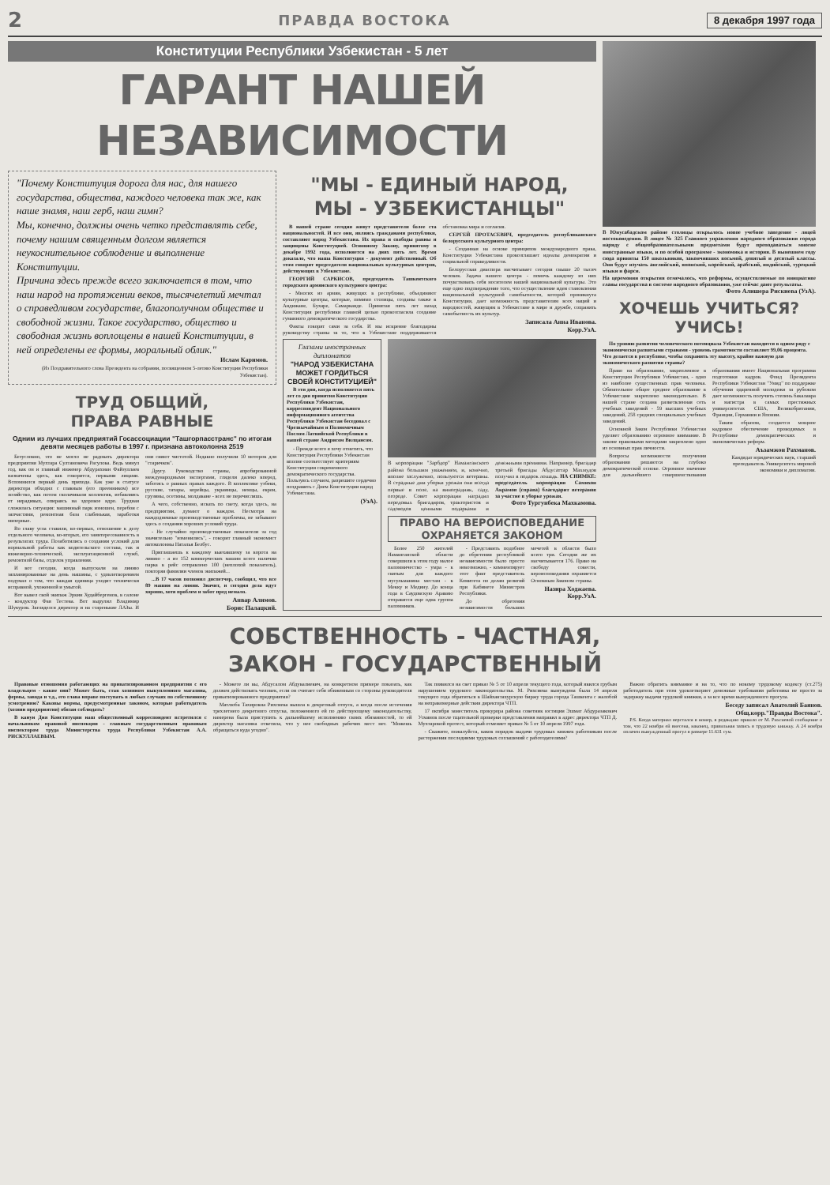2 ПРАВДА ВОСТОКА 8 декабря 1997 года
Конституции Республики Узбекистан - 5 лет
ГАРАНТ НАШЕЙ НЕЗАВИСИМОСТИ
"Почему Конституция дорога для нас, для нашего государства, общества, каждого человека так же, как наше знамя, наш герб, наш гимн?
Мы, конечно, должны очень четко представлять себе, почему нашим священным долгом является неукоснительное соблюдение и выполнение Конституции.
Причина здесь прежде всего заключается в том, что наш народ на протяжении веков, тысячелетий мечтал о справедливом государстве, благополучном обществе и свободной жизни. Такое государство, общество и свободная жизнь воплощены в нашей Конституции, в ней определены ее формы, моральный облик."
Ислам Каримов.
(Из Поздравительного слова Президента на собрании, посвященном 5-летию Конституции Республики Узбекистан).
ТРУД ОБЩИЙ,
ПРАВА РАВНЫЕ
Одним из лучших предприятий Госассоциации "Ташгорпасстранс" по итогам девяти месяцев работы в 1997 г. признана автоколонна 2519
Безусловно, это не могло не радовать директора предприятия Мухтара Султановича Расулова. Ведь минул год, как он и главный инженер Абдурахман Файзуллаев назначены здесь, как говорится, первыми лицами. Вспомнился первый день прихода. Как уже в статусе директора обходил с главным (его преемником) все хозяйство, как потом сколачивали коллектив, избавляясь от нерадивых, опираясь на здоровое ядро. Трудная сложилась ситуация: машинный парк изношен, перебои с запчастями, ремонтная база слабенькая, заработки мизерные.
Во главу угла ставили, во-первых, отношение к делу отдельного человека, во-вторых, его заинтересованность в результатах труда. Позаботились о создании условий для нормальной работы как водительского состава, так и инженерно-технической, эксплуатационной служб, ремонтной базы, отделов управления.
И вот сегодня, когда выпускали на линию запланированные на день машины, с удовлетворением подумал о том, что каждая единица уходит технически исправной, ухоженной и умытой.
Вот вывел свой экипаж Эркин Худайбергенов, в салоне - кондуктор Фая Тестева. Вот вырулил Владимир Шукуров. Загляделся директор и на старенькие ЛАЗы. И они сияют чистотой. Недавно получили 10 моторов для "старичков".
Другу. Руководство страны, апробированной международными экспертами, глядели далеко вперед, заботясь о равных правах каждого. В коллективе узбеки, русские, татары, корейцы, украинцы, немцы, евреи, грузины, осетины, молдаване - всех не перечислишь.
А чего, собственно, искать по свету, когда здесь, на предприятии, думают о каждом. Несмотря на каждодневные производственные проблемы, не забывают здесь о создании хороших условий труда.
- Не случайно производственные показатели за год значительно "изменились", - говорит главный экономист автоколонны Наталья Белбус.
Приглашаешь к каждому выехавшему за ворота на линию - а из 152 коммерческих машин всего наличия парка в рейс отправлено 100 (неплохой показатель), повторяя фамилии членов экипажей...
...В 17 часов позвонил диспетчер, сообщил, что все 89 машин на линии. Значит, и сегодня дела идут хорошо, хотя проблем и забот пред немало.
Анвар Алимов.
Борис Палацкий.
"МЫ - ЕДИНЫЙ НАРОД,
МЫ - УЗБЕКИСТАНЦЫ"
В нашей стране сегодня живут представители более ста национальностей. И все они, являясь гражданами республики, составляют народ Узбекистана. Их права и свободы равны и защищены Конституцией. Основному Закону, принятому в декабре 1992 года, исполняется на днях пять лет. Время доказало, что наша Конституция - документ действенный. Об этом говорят председатели национальных культурных центров, действующих в Узбекистане.
ГЕОРГИЙ САРКИСОВ, председатель Ташкентского городского армянского культурного центра:
- Многих из армян, живущих в республике, объединяют культурные центры, которые, помимо столицы, созданы также в Андижане, Бухаре, Самарканде. Принятая пять лет назад Конституция республики главной целью провозгласила создание гуманного демократического государства.
Факты говорят сами за себя. И мы искренне благодарны руководству страны за то, что в Узбекистане поддерживается обстановка мира и согласия.
СЕРГЕЙ ПРОТАСЕВИЧ, председатель республиканского белорусского культурного центра:
- Созданная на основе принципов международного права, Конституция Узбекистана провозглашает идеалы демократии и социальной справедливости.
Белорусская диаспора насчитывает сегодня свыше 20 тысяч человек. Задача нашего центра - помочь каждому из них почувствовать себя носителем нашей национальной культуры. Это еще одно подтверждение того, что осуществление идеи становления национальной культурной самобытности, которой проникнута Конституция, дает возможность представителям всех наций и народностей, живущим в Узбекистане в мире и дружбе, сохранять самобытность их культур.
Записала Анна Иванова.
Корр.УзА.
Глазами иностранных дипломатов
"НАРОД УЗБЕКИСТАНА МОЖЕТ ГОРДИТЬСЯ СВОЕЙ КОНСТИТУЦИЕЙ"
В эти дни, когда исполняется пять лет со дня принятия Конституции Республики Узбекистан, корреспондент Национального информационного агентства Республики Узбекистан беседовал с Чрезвычайным и Полномочным Послом Латвийской Республики в нашей стране Андрисом Вилцансом.
- Прежде всего я хочу отметить, что Конституция Республики Узбекистан вполне соответствует критериям Конституции современного демократического государства. Пользуясь случаем, разрешите сердечно поздравить с Днем Конституции народ Узбекистана.
(УзА).
В корпорации "Зарбдор" Наманганского района большим уважением, и, конечно, вполне заслуженно, пользуются ветераны. В страдные дни уборки урожая они всегда первые в поле, на виноградник, саду, огороде. Совет корпорации наградил передовых бригадиров, трактористов и садоводов ценными подарками и денежными премиями. Например, бригадир третьей бригады Абдусаттар Махмудов получил в подарок лошадь. НА СНИМКЕ: председатель корпорации Самихон Акрамов (справа) благодарит ветеранов за участие в уборке урожая.
Фото Тургунбека Махкамова.
ПРАВО НА ВЕРОИСПОВЕДАНИЕ ОХРАНЯЕТСЯ ЗАКОНОМ
Более 250 жителей Наманганской области совершили в этом году малое паломничество - умра - к святым для каждого мусульманина местам - в Мекку и Медину. До конца года в Саудовскую Аравию отправится еще одна группа паломников.
- Представить подобное до обретения республикой независимости было просто невозможно, - комментирует этот факт представитель Комитета по делам религий при Кабинете Министров Республики.
До обретения независимости больших мечетей в области было всего три. Сегодня же их насчитывается 176. Право на свободу совести, вероисповедания охраняется Основным Законом страны.
Назира Ходжаева.
Корр.УзА.
В Юнусабадском районе столицы открылось новое учебное заведение - лицей востоковедения. В лицее № 325 Главного управления народного образования города наряду с общеобразовательными предметами будут преподаваться многие иностранные языки, и по особой программе - экономика и история. В нынешнем году сюда приняты 150 школьников, закончивших восьмой, девятый и десятый классы. Они будут изучать английский, японский, корейский, арабский, индийский, турецкий языки и фарси.
На церемонии открытия отмечалось, что реформы, осуществляемые по инициативе главы государства в системе народного образования, уже сейчас дают результаты.
Фото Алишера Рискиева (УзА).
ХОЧЕШЬ УЧИТЬСЯ?
УЧИСЬ!
По уровню развития человеческого потенциала Узбекистан находится в одном ряду с экономически развитыми странами - уровень грамотности составляет 99,06 процента. Что делается в республике, чтобы сохранить эту высоту, крайне важную для экономического развития страны?
Право на образование, закрепленное в Конституции Республики Узбекистан, - одно из наиболее существенных прав человека. Обязательное общее среднее образование в Узбекистане закреплено законодательно. В нашей стране создана разветвленная сеть учебных заведений - 59 высших учебных заведений, 258 средних специальных учебных заведений.
Основной Закон Республики Узбекистан уделяет образованию огромное внимание. В законе правовыми методами закреплено одно из основных прав личности.
Вопросы возможности получения образования решаются на глубоко демократической основе. Огромное значение для дальнейшего совершенствования образования имеет Национальная программа подготовки кадров. Фонд Президента Республики Узбекистан "Умид" по поддержке обучения одаренной молодежи за рубежом дает возможность получить степень бакалавра и магистра в самых престижных университетах США, Великобритании, Франции, Германии и Японии.
Таким образом, создается мощное кадровое обеспечение проводимых в Республике демократических и экономических реформ.
Аъзамжон Рахманов.
Кандидат юридических наук, старший преподаватель Университета мировой экономики и дипломатии.
СОБСТВЕННОСТЬ - ЧАСТНАЯ,
ЗАКОН - ГОСУДАРСТВЕННЫЙ
Правовые отношения работающих на приватизированном предприятии с его владельцем - какие они? Может быть, став хозяином выкупленного магазина, фермы, завода и т.д., его глава вправе поступать в любых случаях по собственному усмотрению? Каковы нормы, предусмотренные законом, которые работодатель (хозяин предприятия) обязан соблюдать?
В канун Дня Конституции наш общественный корреспондент встретился с начальником правовой инспекции - главным государственным правовым инспектором труда Министерства труда Республики Узбекистан А.А. РИСКУЛЛАЕВЫМ.
- Можете ли вы, Абдусалом Абдувалиевич, на конкретном примере показать, как должен действовать человек, если он считает себя обиженным со стороны руководителя приватизированного предприятия?
Матлюба Тахировна Рихсиева вышла в декретный отпуск, а когда после истечения трехлетнего декретного отпуска, положенного ей по действующему законодательству, намерена была приступить к дальнейшему исполнению своих обязанностей, то ей директор магазина ответила, что у нее свободных рабочих мест нет. "Можешь обращаться куда угодно".
Так появился на свет приказ № 5 от 10 апреля текущего года, который явился грубым нарушением трудового законодательства. М. Рихсиева вынуждена была 14 апреля текущего года обратиться в Шайхантахурскую биржу труда города Ташкента с жалобой на неправомерные действия директора ЧТП.
17 октября заместитель прокурора района советник юстиции Эшмат Абдуразакович Усманов после тщательной проверки представления направил в адрес директора ЧТП Д. Мухтаровой протест, который отменяет приказ № 5 от 10 апреля 1997 года.
- Скажите, пожалуйста, каков порядок выдачи трудовых книжек работникам после расторжения последними трудовых соглашений с работодателями?
Важно обратить внимание и на то, что по новому трудовому кодексу (ст.275) работодатель при этом удовлетворяет денежные требования работника не просто за задержку выдачи трудовой книжки, а за все время вынужденного прогула.
Беседу записал Анатолий Баянов.
Общ.корр."Правды Востока".
P.S. Когда материал верстался в номер, в редакцию пришло от М. Рихсиевой сообщение о том, что 22 ноября ей внесена, наконец, правильная запись в трудовую книжку. А 24 ноября оплачен вынужденный прогул в размере 11.631 сум.